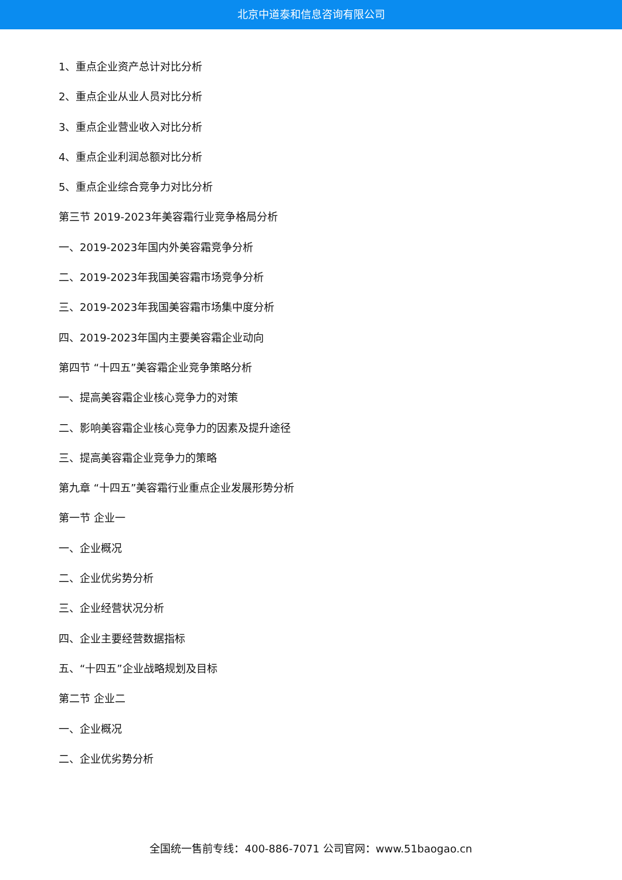北京中道泰和信息咨询有限公司
1、重点企业资产总计对比分析
2、重点企业从业人员对比分析
3、重点企业营业收入对比分析
4、重点企业利润总额对比分析
5、重点企业综合竞争力对比分析
第三节 2019-2023年美容霜行业竞争格局分析
一、2019-2023年国内外美容霜竞争分析
二、2019-2023年我国美容霜市场竞争分析
三、2019-2023年我国美容霜市场集中度分析
四、2019-2023年国内主要美容霜企业动向
第四节 “十四五”美容霜企业竞争策略分析
一、提高美容霜企业核心竞争力的对策
二、影响美容霜企业核心竞争力的因素及提升途径
三、提高美容霜企业竞争力的策略
第九章 “十四五”美容霜行业重点企业发展形势分析
第一节 企业一
一、企业概况
二、企业优劣势分析
三、企业经营状况分析
四、企业主要经营数据指标
五、“十四五”企业战略规划及目标
第二节 企业二
一、企业概况
二、企业优劣势分析
全国统一售前专线：400-886-7071 公司官网：www.51baogao.cn